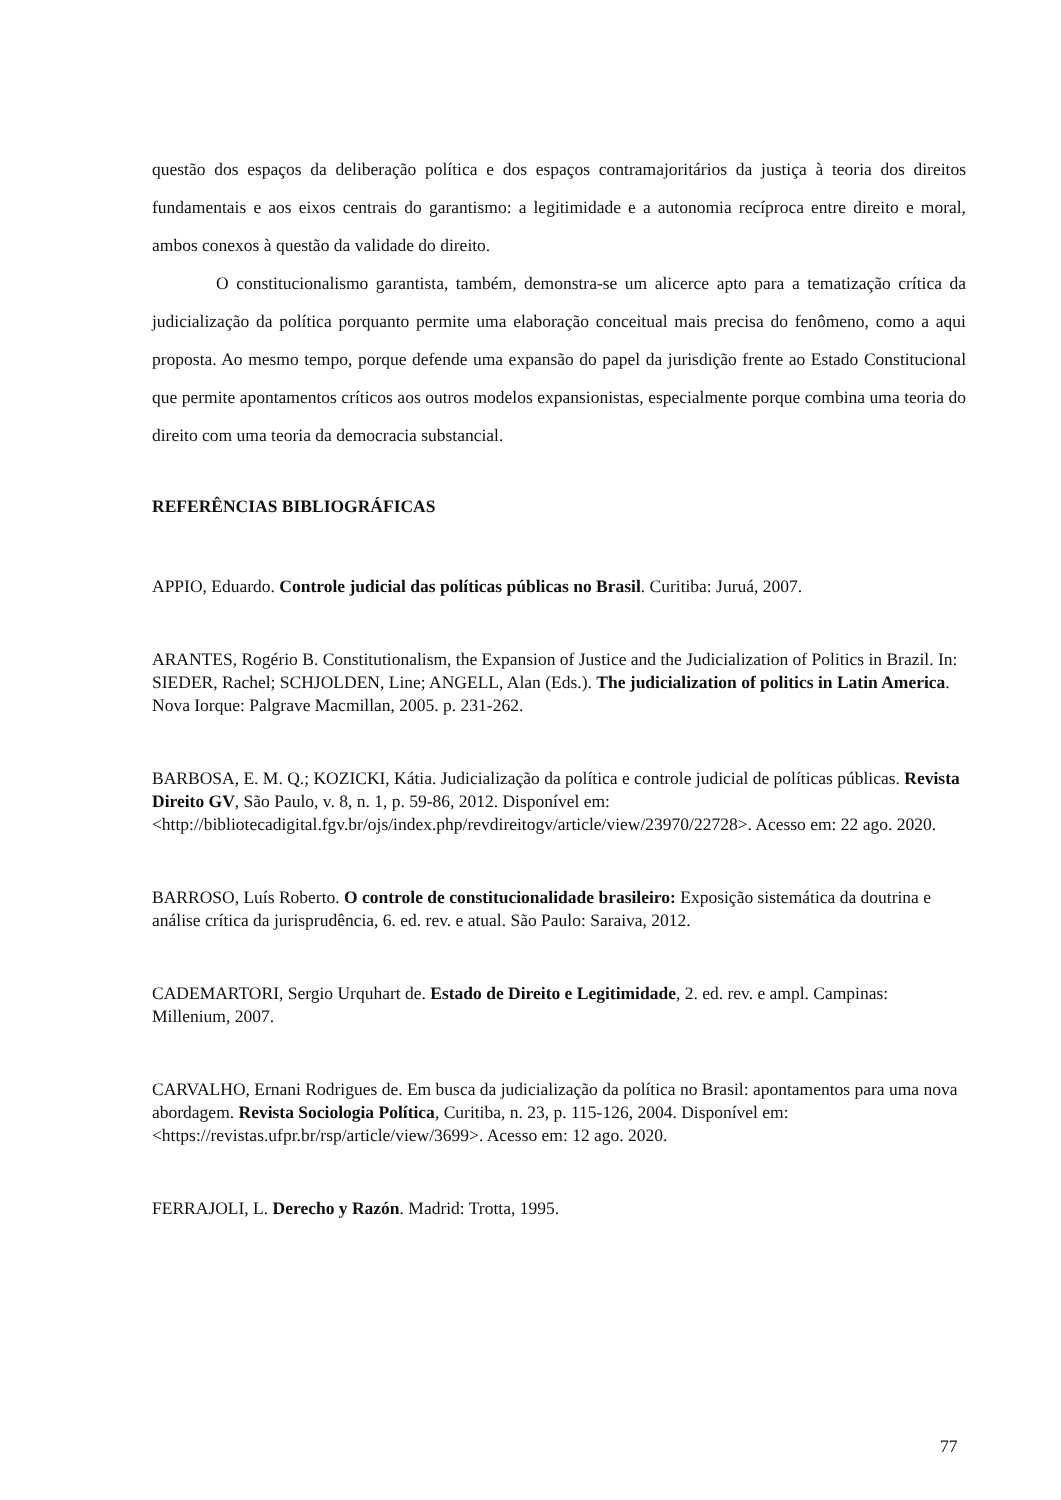questão dos espaços da deliberação política e dos espaços contramajoritários da justiça à teoria dos direitos fundamentais e aos eixos centrais do garantismo: a legitimidade e a autonomia recíproca entre direito e moral, ambos conexos à questão da validade do direito.
O constitucionalismo garantista, também, demonstra-se um alicerce apto para a tematização crítica da judicialização da política porquanto permite uma elaboração conceitual mais precisa do fenômeno, como a aqui proposta. Ao mesmo tempo, porque defende uma expansão do papel da jurisdição frente ao Estado Constitucional que permite apontamentos críticos aos outros modelos expansionistas, especialmente porque combina uma teoria do direito com uma teoria da democracia substancial.
REFERÊNCIAS BIBLIOGRÁFICAS
APPIO, Eduardo. Controle judicial das políticas públicas no Brasil. Curitiba: Juruá, 2007.
ARANTES, Rogério B. Constitutionalism, the Expansion of Justice and the Judicialization of Politics in Brazil. In: SIEDER, Rachel; SCHJOLDEN, Line; ANGELL, Alan (Eds.). The judicialization of politics in Latin America. Nova Iorque: Palgrave Macmillan, 2005. p. 231-262.
BARBOSA, E. M. Q.; KOZICKI, Kátia. Judicialização da política e controle judicial de políticas públicas. Revista Direito GV, São Paulo, v. 8, n. 1, p. 59-86, 2012. Disponível em: <http://bibliotecadigital.fgv.br/ojs/index.php/revdireitogv/article/view/23970/22728>. Acesso em: 22 ago. 2020.
BARROSO, Luís Roberto. O controle de constitucionalidade brasileiro: Exposição sistemática da doutrina e análise crítica da jurisprudência, 6. ed. rev. e atual. São Paulo: Saraiva, 2012.
CADEMARTORI, Sergio Urquhart de. Estado de Direito e Legitimidade, 2. ed. rev. e ampl. Campinas: Millenium, 2007.
CARVALHO, Ernani Rodrigues de. Em busca da judicialização da política no Brasil: apontamentos para uma nova abordagem. Revista Sociologia Política, Curitiba, n. 23, p. 115-126, 2004. Disponível em: <https://revistas.ufpr.br/rsp/article/view/3699>. Acesso em: 12 ago. 2020.
FERRAJOLI, L. Derecho y Razón. Madrid: Trotta, 1995.
77